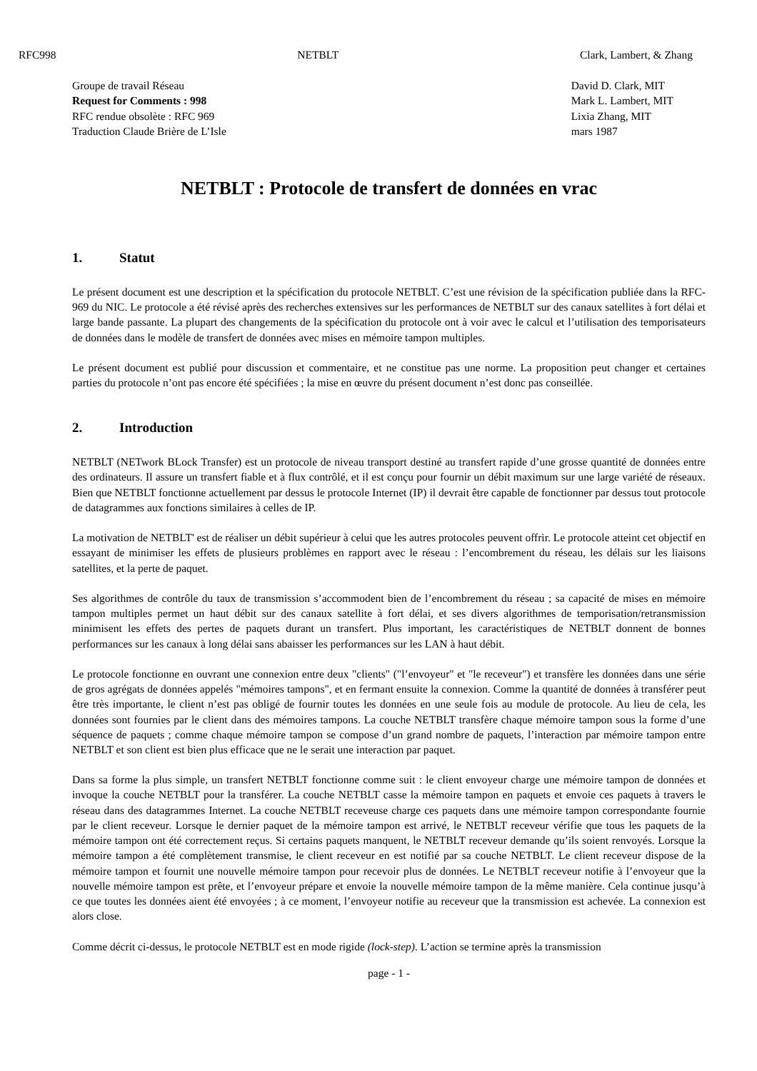RFC998 NETBLT Clark, Lambert, & Zhang
Groupe de travail Réseau
Request for Comments : 998
RFC rendue obsolète : RFC 969
Traduction Claude Brière de L’Isle
David D. Clark, MIT
Mark L. Lambert, MIT
Lixia Zhang, MIT
mars 1987
NETBLT : Protocole de transfert de données en vrac
1. Statut
Le présent document est une description et la spécification du protocole NETBLT. C’est une révision de la spécification publiée dans la RFC-969 du NIC. Le protocole a été révisé après des recherches extensives sur les performances de NETBLT sur des canaux satellites à fort délai et large bande passante. La plupart des changements de la spécification du protocole ont à voir avec le calcul et l’utilisation des temporisateurs de données dans le modèle de transfert de données avec mises en mémoire tampon multiples.
Le présent document est publié pour discussion et commentaire, et ne constitue pas une norme. La proposition peut changer et certaines parties du protocole n’ont pas encore été spécifiées ; la mise en œuvre du présent document n’est donc pas conseillée.
2. Introduction
NETBLT (NETwork BLock Transfer) est un protocole de niveau transport destiné au transfert rapide d’une grosse quantité de données entre des ordinateurs. Il assure un transfert fiable et à flux contrôlé, et il est conçu pour fournir un débit maximum sur une large variété de réseaux. Bien que NETBLT fonctionne actuellement par dessus le protocole Internet (IP) il devrait être capable de fonctionner par dessus tout protocole de datagrammes aux fonctions similaires à celles de IP.
La motivation de NETBLT' est de réaliser un débit supérieur à celui que les autres protocoles peuvent offrir. Le protocole atteint cet objectif en essayant de minimiser les effets de plusieurs problèmes en rapport avec le réseau : l’encombrement du réseau, les délais sur les liaisons satellites, et la perte de paquet.
Ses algorithmes de contrôle du taux de transmission s’accommodent bien de l’encombrement du réseau ; sa capacité de mises en mémoire tampon multiples permet un haut débit sur des canaux satellite à fort délai, et ses divers algorithmes de temporisation/retransmission minimisent les effets des pertes de paquets durant un transfert. Plus important, les caractéristiques de NETBLT donnent de bonnes performances sur les canaux à long délai sans abaisser les performances sur les LAN à haut débit.
Le protocole fonctionne en ouvrant une connexion entre deux "clients" ("l’envoyeur" et "le receveur") et transfère les données dans une série de gros agrégats de données appelés "mémoires tampons", et en fermant ensuite la connexion. Comme la quantité de données à transférer peut être très importante, le client n’est pas obligé de fournir toutes les données en une seule fois au module de protocole. Au lieu de cela, les données sont fournies par le client dans des mémoires tampons. La couche NETBLT transfère chaque mémoire tampon sous la forme d’une séquence de paquets ; comme chaque mémoire tampon se compose d’un grand nombre de paquets, l’interaction par mémoire tampon entre NETBLT et son client est bien plus efficace que ne le serait une interaction par paquet.
Dans sa forme la plus simple, un transfert NETBLT fonctionne comme suit : le client envoyeur charge une mémoire tampon de données et invoque la couche NETBLT pour la transférer. La couche NETBLT casse la mémoire tampon en paquets et envoie ces paquets à travers le réseau dans des datagrammes Internet. La couche NETBLT receveuse charge ces paquets dans une mémoire tampon correspondante fournie par le client receveur. Lorsque le dernier paquet de la mémoire tampon est arrivé, le NETBLT receveur vérifie que tous les paquets de la mémoire tampon ont été correctement reçus. Si certains paquets manquent, le NETBLT receveur demande qu’ils soient renvoyés. Lorsque la mémoire tampon a été complètement transmise, le client receveur en est notifié par sa couche NETBLT. Le client receveur dispose de la mémoire tampon et fournit une nouvelle mémoire tampon pour recevoir plus de données. Le NETBLT receveur notifie à l’envoyeur que la nouvelle mémoire tampon est prête, et l’envoyeur prépare et envoie la nouvelle mémoire tampon de la même manière. Cela continue jusqu’à ce que toutes les données aient été envoyées ; à ce moment, l’envoyeur notifie au receveur que la transmission est achevée. La connexion est alors close.
Comme décrit ci-dessus, le protocole NETBLT est en mode rigide (lock-step). L’action se termine après la transmission
page - 1 -